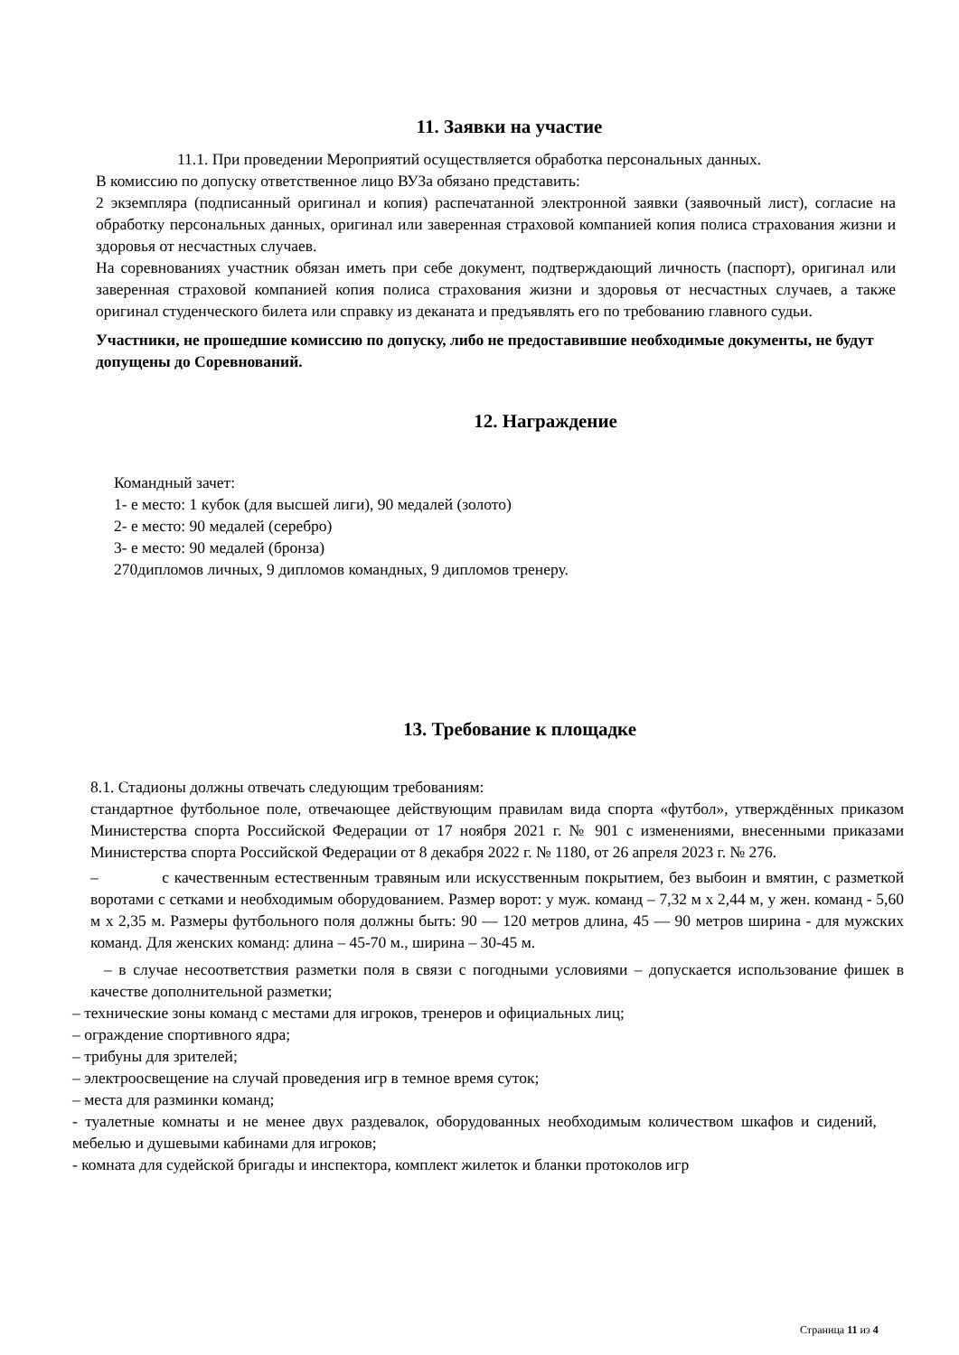11. Заявки на участие
11.1. При проведении Мероприятий осуществляется обработка персональных данных.
В комиссию по допуску ответственное лицо ВУЗа обязано представить:
2 экземпляра (подписанный оригинал и копия) распечатанной электронной заявки (заявочный лист), согласие на обработку персональных данных, оригинал или заверенная страховой компанией копия полиса страхования жизни и здоровья от несчастных случаев.
На соревнованиях участник обязан иметь при себе документ, подтверждающий личность (паспорт), оригинал или заверенная страховой компанией копия полиса страхования жизни и здоровья от несчастных случаев, а также оригинал студенческого билета или справку из деканата и предъявлять его по требованию главного судьи.
Участники, не прошедшие комиссию по допуску, либо не предоставившие необходимые документы, не будут допущены до Соревнований.
12. Награждение
Командный зачет:
1- е место: 1 кубок (для высшей лиги), 90 медалей (золото)
2- е место: 90 медалей (серебро)
3- е место: 90 медалей (бронза)
270дипломов личных, 9 дипломов командных, 9 дипломов тренеру.
13. Требование к площадке
8.1. Стадионы должны отвечать следующим требованиям:
стандартное футбольное поле, отвечающее действующим правилам вида спорта «футбол», утверждённых приказом Министерства спорта Российской Федерации от 17 ноября 2021 г. № 901 с изменениями, внесенными приказами Министерства спорта Российской Федерации от 8 декабря 2022 г. № 1180, от 26 апреля 2023 г. № 276.
– с качественным естественным травяным или искусственным покрытием, без выбоин и вмятин, с разметкой воротами с сетками и необходимым оборудованием. Размер ворот: у муж. команд – 7,32 м х 2,44 м, у жен. команд - 5,60 м х 2,35 м. Размеры футбольного поля должны быть: 90 — 120 метров длина, 45 — 90 метров ширина - для мужских команд. Для женских команд: длина – 45-70 м., ширина – 30-45 м.
– в случае несоответствия разметки поля в связи с погодными условиями – допускается использование фишек в качестве дополнительной разметки;
– технические зоны команд с местами для игроков, тренеров и официальных лиц;
– ограждение спортивного ядра;
– трибуны для зрителей;
– электроосвещение на случай проведения игр в темное время суток;
– места для разминки команд;
- туалетные комнаты и не менее двух раздевалок, оборудованных необходимым количеством шкафов и сидений, мебелью и душевыми кабинами для игроков;
- комната для судейской бригады и инспектора, комплект жилеток и бланки протоколов игр
Страница 11 из 4